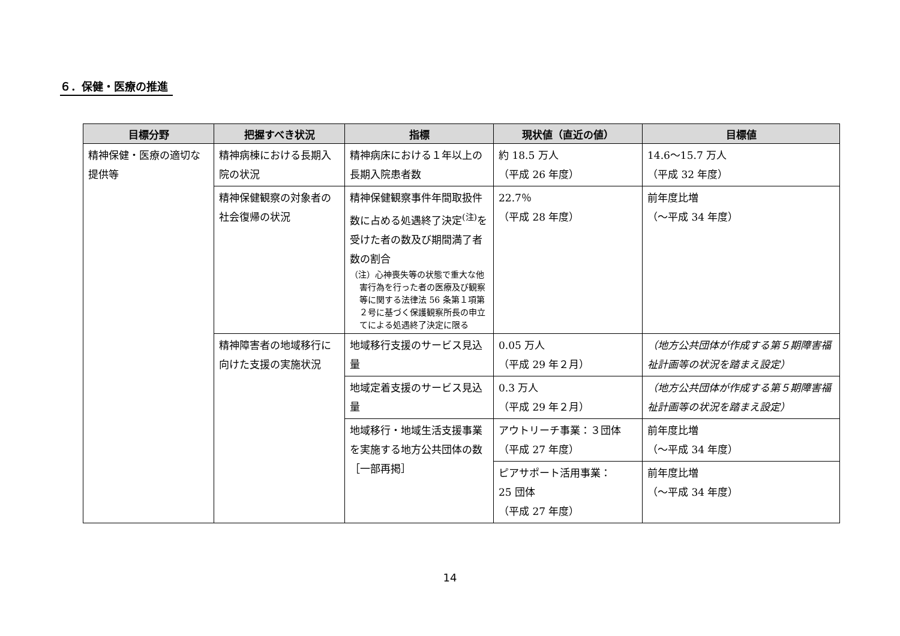６．保健・医療の推進
| 目標分野 | 把握すべき状況 | 指標 | 現状値（直近の値） | 目標値 |
| --- | --- | --- | --- | --- |
| 精神保健・医療の適切な提供等 | 精神病棟における長期入院の状況 | 精神病床における１年以上の長期入院患者数 | 約 18.5 万人 （平成 26 年度） | 14.6～15.7 万人 （平成 32 年度） |
| | 精神保健観察の対象者の社会復帰の状況 | 精神保健観察事件年間取扱件数に占める処遇終了決定<sup>(注)</sup>を受けた者の数及び期間満了者数の割合 （注）心神喪失等の状態で重大な他害行為を行った者の医療及び観察等に関する法律法 56 条第１項第２号に基づく保護観察所長の申立てによる処遇終了決定に限る | 22.7％ （平成 28 年度） | 前年度比増 （～平成 34 年度） |
| | 精神障害者の地域移行に向けた支援の実施状況 | 地域移行支援のサービス見込量 | 0.05 万人 （平成 29 年２月） | （地方公共団体が作成する第５期障害福祉計画等の状況を踏まえ設定） |
| | | 地域定着支援のサービス見込量 | 0.3 万人 （平成 29 年２月） | （地方公共団体が作成する第５期障害福祉計画等の状況を踏まえ設定） |
| | | 地域移行・地域生活支援事業を実施する地方公共団体の数［一部再掲］ | アウトリーチ事業：３団体 （平成 27 年度） | 前年度比増 （～平成 34 年度） |
| | | | ピアサポート活用事業： 25 団体 （平成 27 年度） | 前年度比増 （～平成 34 年度） |
14